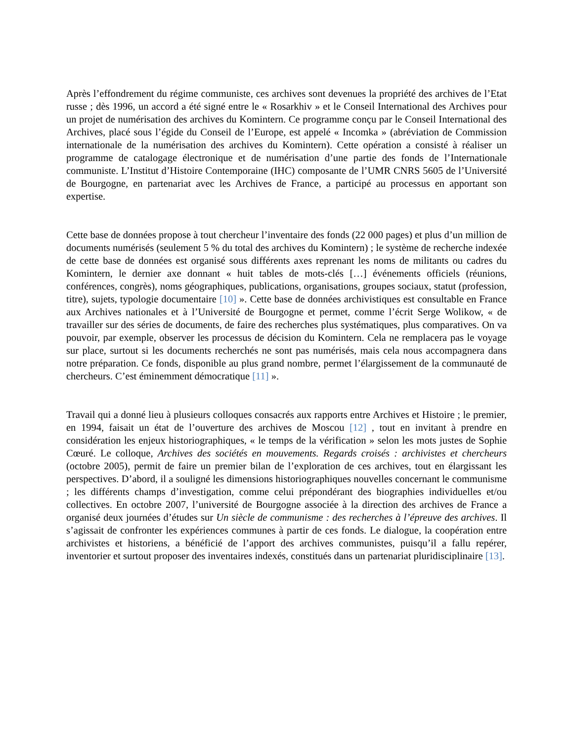Après l’effondrement du régime communiste, ces archives sont devenues la propriété des archives de l’Etat russe ; dès 1996, un accord a été signé entre le « Rosarkhiv » et le Conseil International des Archives pour un projet de numérisation des archives du Komintern. Ce programme conçu par le Conseil International des Archives, placé sous l’égide du Conseil de l’Europe, est appelé « Incomka » (abréviation de Commission internationale de la numérisation des archives du Komintern). Cette opération a consisté à réaliser un programme de catalogage électronique et de numérisation d’une partie des fonds de l’Internationale communiste. L’Institut d’Histoire Contemporaine (IHC) composante de l’UMR CNRS 5605 de l’Université de Bourgogne, en partenariat avec les Archives de France, a participé au processus en apportant son expertise.
Cette base de données propose à tout chercheur l’inventaire des fonds (22 000 pages) et plus d’un million de documents numérisés (seulement 5 % du total des archives du Komintern) ; le système de recherche indexée de cette base de données est organisé sous différents axes reprenant les noms de militants ou cadres du Komintern, le dernier axe donnant « huit tables de mots-clés […] événements officiels (réunions, conférences, congrès), noms géographiques, publications, organisations, groupes sociaux, statut (profession, titre), sujets, typologie documentaire [10] ». Cette base de données archivistiques est consultable en France aux Archives nationales et à l’Université de Bourgogne et permet, comme l’écrit Serge Wolikow, « de travailler sur des séries de documents, de faire des recherches plus systématiques, plus comparatives. On va pouvoir, par exemple, observer les processus de décision du Komintern. Cela ne remplacera pas le voyage sur place, surtout si les documents recherchés ne sont pas numérisés, mais cela nous accompagnera dans notre préparation. Ce fonds, disponible au plus grand nombre, permet l’élargissement de la communauté de chercheurs. C’est éminemment démocratique [11] ».
Travail qui a donné lieu à plusieurs colloques consacrés aux rapports entre Archives et Histoire ; le premier, en 1994, faisait un état de l’ouverture des archives de Moscou [12] , tout en invitant à prendre en considération les enjeux historiographiques, « le temps de la vérification » selon les mots justes de Sophie Cœuré. Le colloque, Archives des sociétés en mouvements. Regards croisés : archivistes et chercheurs (octobre 2005), permit de faire un premier bilan de l’exploration de ces archives, tout en élargissant les perspectives. D’abord, il a souligné les dimensions historiographiques nouvelles concernant le communisme ; les différents champs d’investigation, comme celui prépondérant des biographies individuelles et/ou collectives. En octobre 2007, l’université de Bourgogne associée à la direction des archives de France a organisé deux journées d’études sur Un siècle de communisme : des recherches à l’épreuve des archives. Il s’agissait de confronter les expériences communes à partir de ces fonds. Le dialogue, la coopération entre archivistes et historiens, a bénéficié de l’apport des archives communistes, puisqu’il a fallu repérer, inventorier et surtout proposer des inventaires indexés, constitués dans un partenariat pluridisciplinaire [13].